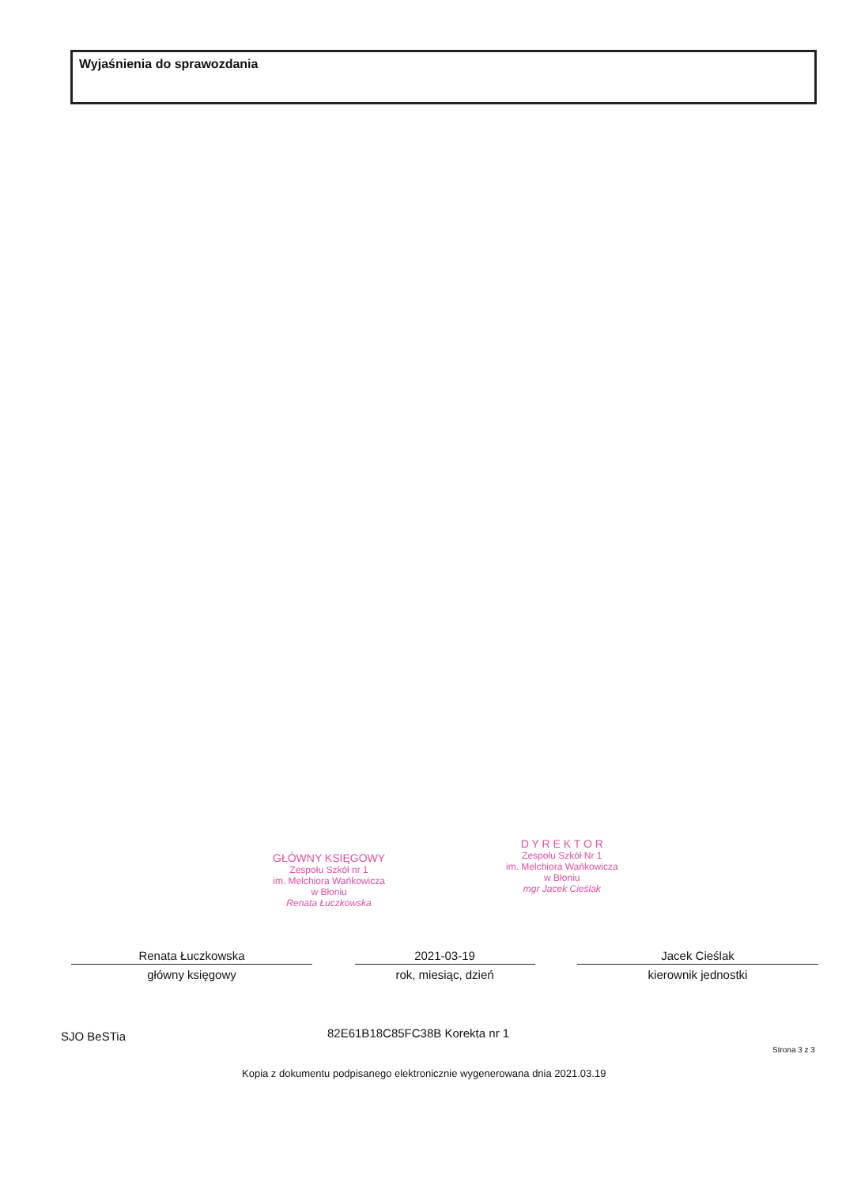Wyjaśnienia do sprawozdania
GŁÓWNY KSIĘGOWY
Zespołu Szkół nr 1
im. Melchiora Wańkowicza
w Błoniu
Renata Łuczkowska
D Y R E K T O R
Zespołu Szkół Nr 1
im. Melchiora Wańkowicza
w Błoniu
mgr Jacek Cieślak
Renata Łuczkowska
główny księgowy
2021-03-19
rok, miesiąc, dzień
Jacek Cieślak
kierownik jednostki
SJO BeSTia 82E61B18C85FC38B Korekta nr 1
Strona 3 z 3
Kopia z dokumentu podpisanego elektronicznie wygenerowana dnia 2021.03.19